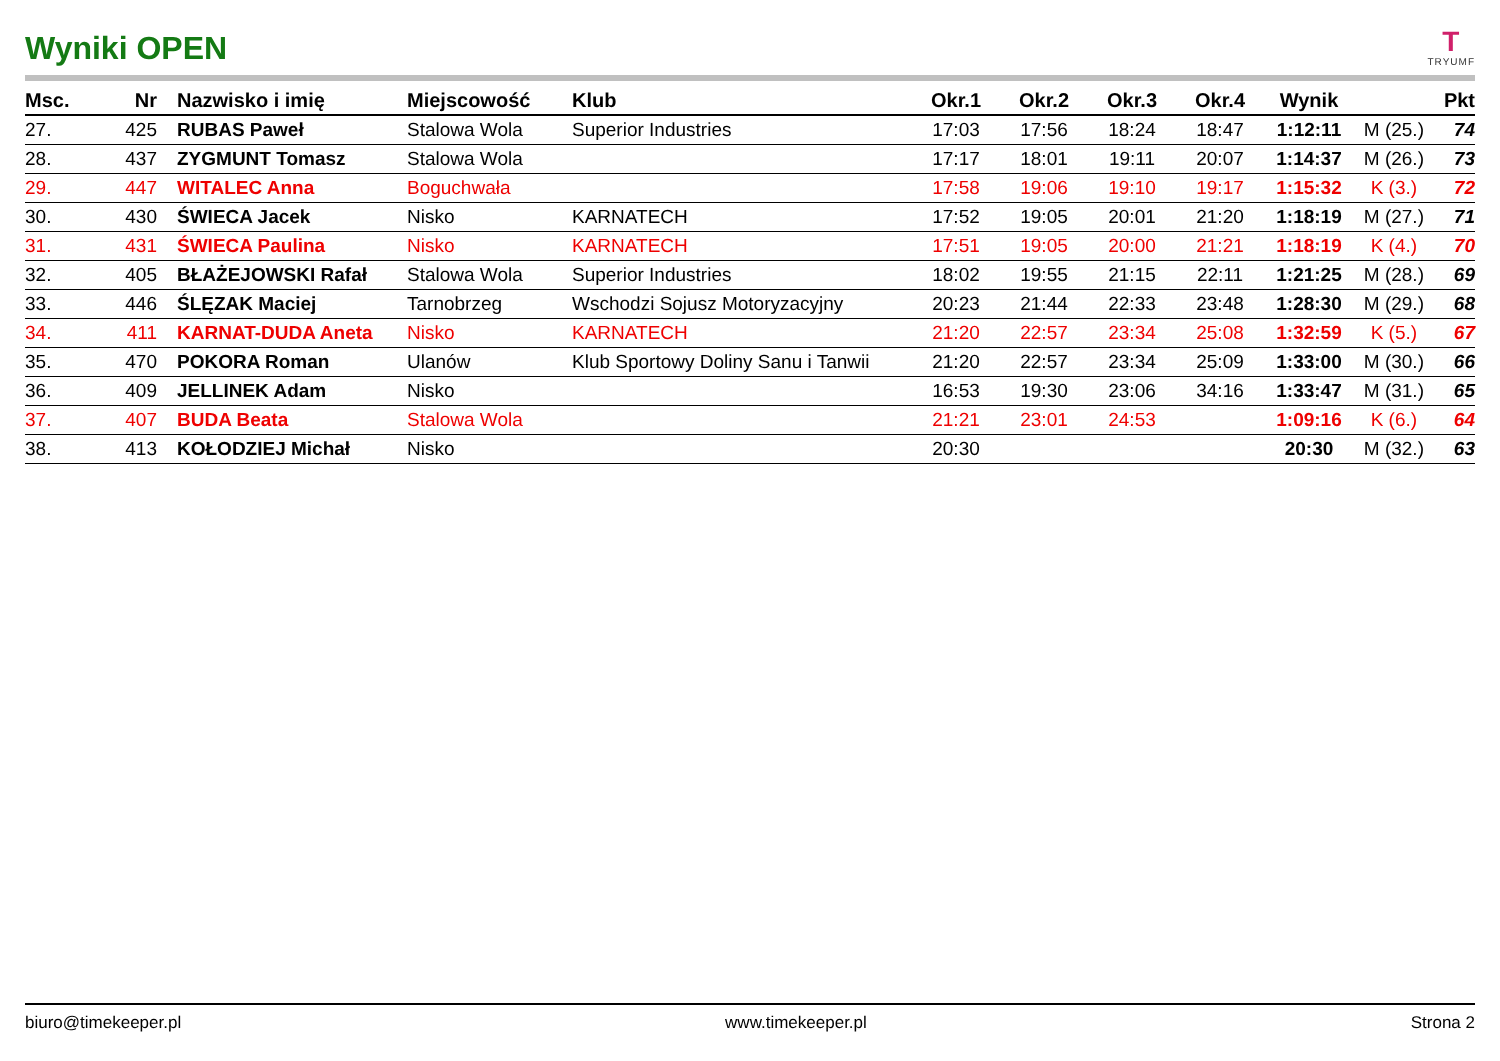Wyniki OPEN
T
TRYUMF
| Msc. | Nr | Nazwisko i imię | Miejscowość | Klub | Okr.1 | Okr.2 | Okr.3 | Okr.4 | Wynik | | Pkt |
| --- | --- | --- | --- | --- | --- | --- | --- | --- | --- | --- | --- |
| 27. | 425 | RUBAS Paweł | Stalowa Wola | Superior Industries | 17:03 | 17:56 | 18:24 | 18:47 | 1:12:11 | M (25.) | 74 |
| 28. | 437 | ZYGMUNT Tomasz | Stalowa Wola | | 17:17 | 18:01 | 19:11 | 20:07 | 1:14:37 | M (26.) | 73 |
| 29. | 447 | WITALEC Anna | Boguchwała | | 17:58 | 19:06 | 19:10 | 19:17 | 1:15:32 | K (3.) | 72 |
| 30. | 430 | ŚWIECA Jacek | Nisko | KARNATECH | 17:52 | 19:05 | 20:01 | 21:20 | 1:18:19 | M (27.) | 71 |
| 31. | 431 | ŚWIECA Paulina | Nisko | KARNATECH | 17:51 | 19:05 | 20:00 | 21:21 | 1:18:19 | K (4.) | 70 |
| 32. | 405 | BŁAŻEJOWSKI Rafał | Stalowa Wola | Superior Industries | 18:02 | 19:55 | 21:15 | 22:11 | 1:21:25 | M (28.) | 69 |
| 33. | 446 | ŚLĘZAK Maciej | Tarnobrzeg | Wschodzi Sojusz Motoryzacyjny | 20:23 | 21:44 | 22:33 | 23:48 | 1:28:30 | M (29.) | 68 |
| 34. | 411 | KARNAT-DUDA Aneta | Nisko | KARNATECH | 21:20 | 22:57 | 23:34 | 25:08 | 1:32:59 | K (5.) | 67 |
| 35. | 470 | POKORA Roman | Ulanów | Klub Sportowy Doliny Sanu i Tanwii | 21:20 | 22:57 | 23:34 | 25:09 | 1:33:00 | M (30.) | 66 |
| 36. | 409 | JELLINEK Adam | Nisko | | 16:53 | 19:30 | 23:06 | 34:16 | 1:33:47 | M (31.) | 65 |
| 37. | 407 | BUDA Beata | Stalowa Wola | | 21:21 | 23:01 | 24:53 | | 1:09:16 | K (6.) | 64 |
| 38. | 413 | KOŁODZIEJ Michał | Nisko | | 20:30 | | | | 20:30 | M (32.) | 63 |
biuro@timekeeper.pl www.timekeeper.pl Strona 2